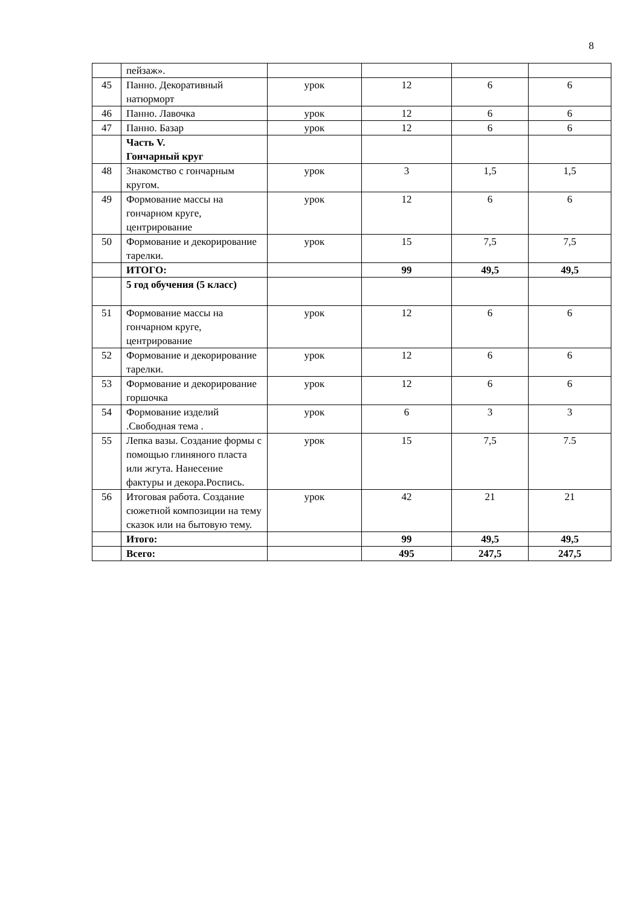8
| | пейзаж». | | | | |
| 45 | Панно. Декоративный натюрморт | урок | 12 | 6 | 6 |
| 46 | Панно. Лавочка | урок | 12 | 6 | 6 |
| 47 | Панно. Базар | урок | 12 | 6 | 6 |
| | Часть V. Гончарный круг | | | | |
| 48 | Знакомство с гончарным кругом. | урок | 3 | 1,5 | 1,5 |
| 49 | Формование массы на гончарном круге, центрирование | урок | 12 | 6 | 6 |
| 50 | Формование и декорирование тарелки. | урок | 15 | 7,5 | 7,5 |
| | ИТОГО: | | 99 | 49,5 | 49,5 |
| | 5 год обучения (5 класс) | | | | |
| 51 | Формование массы на гончарном круге, центрирование | урок | 12 | 6 | 6 |
| 52 | Формование и декорирование тарелки. | урок | 12 | 6 | 6 |
| 53 | Формование и декорирование горшочка | урок | 12 | 6 | 6 |
| 54 | Формование изделий .Свободная тема . | урок | 6 | 3 | 3 |
| 55 | Лепка вазы. Создание формы с помощью глиняного пласта или жгута. Нанесение фактуры и декора.Роспись. | урок | 15 | 7,5 | 7.5 |
| 56 | Итоговая работа. Создание сюжетной композиции на тему сказок или на бытовую тему. | урок | 42 | 21 | 21 |
| | Итого: | | 99 | 49,5 | 49,5 |
| | Всего: | | 495 | 247,5 | 247,5 |